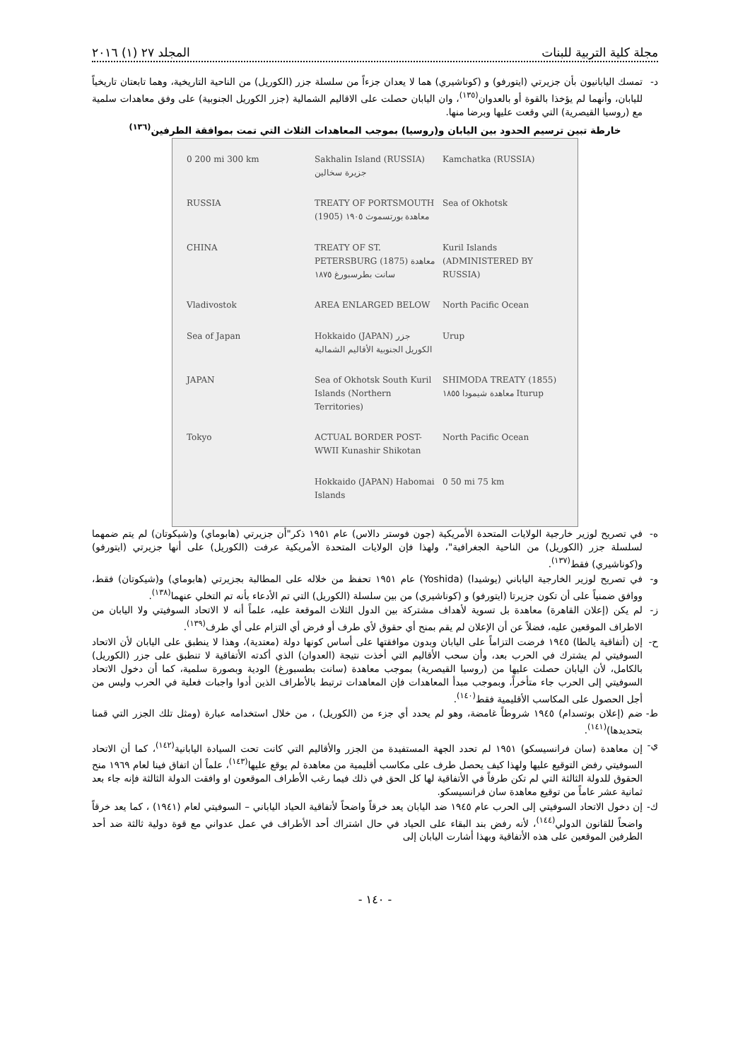مجلة كلية التربية للبنات المجلد ٢٧ (١) ٢٠١٦
د- تمسك اليابانيون بأن جزيرتي (ايتورفو) و (كوناشيري) هما لا يعدان جزءاً من سلسلة جزر (الكوريل) من الناحية التاريخية، وهما تابعتان تاريخياً لليابان، وأنهما لم يؤخذا بالقوة أو بالعدوان<sup>(١٣٥)</sup>، وان اليابان حصلت على الاقاليم الشمالية (جزر الكوريل الجنوبية) على وفق معاهدات سلمية مع (روسيا القيصرية) التي وقعت عليها وبرضا منها.
خارطة تبين ترسيم الحدود بين اليابان و(روسيا) بموجب المعاهدات الثلاث التي تمت بموافقة الطرفين<sup>(١٣٦)</sup>
0 200 mi 300 km Sakhalin Island (RUSSIA) جزيرة سخالين Kamchatka (RUSSIA) RUSSIA TREATY OF PORTSMOUTH (1905) معاهدة بورتسموث ١٩٠٥ Sea of Okhotsk CHINA TREATY OF ST. PETERSBURG (1875) معاهدة سانت بطرسبورغ ١٨٧٥ Kuril Islands (ADMINISTERED BY RUSSIA) Vladivostok AREA ENLARGED BELOW North Pacific Ocean Sea of Japan Hokkaido (JAPAN) جزر الكوريل الجنوبية الأقاليم الشمالية Urup JAPAN Sea of Okhotsk South Kuril Islands (Northern Territories) SHIMODA TREATY (1855) معاهدة شيمودا ١٨٥٥ Iturup Tokyo ACTUAL BORDER POST-WWII Kunashir Shikotan North Pacific Ocean Hokkaido (JAPAN) Habomai Islands 0 50 mi 75 km
ه- في تصريح لوزير خارجية الولايات المتحدة الأمريكية (جون فوستر دالاس) عام ١٩٥١ ذكر"أن جزيرتي (هابوماي) و(شيكوتان) لم يتم ضمهما لسلسلة جزر (الكوريل) من الناحية الجغرافية"، ولهذا فإن الولايات المتحدة الأمريكية عرفت (الكوريل) على أنها جزيرتي (ايتورفو) و(كوناشيري) فقط<sup>(١٣٧)</sup>.
و- في تصريح لوزير الخارجية الياباني (يوشيدا) (Yoshida) عام ١٩٥١ تحفظ من خلاله على المطالبة بجزيرتي (هابوماي) و(شيكوتان) فقط، ووافق ضمنياً على أن تكون جزيرتا (ايتورفو) و (كوناشيري) من بين سلسلة (الكوريل) التي تم الأدعاء بأنه تم التخلي عنهما<sup>(١٣٨)</sup>.
ز- لم يكن (إعلان القاهرة) معاهدة بل تسوية لأهداف مشتركة بين الدول الثلاث الموقعة عليه، علماً أنه لا الاتحاد السوفيتي ولا اليابان من الاطراف الموقعين عليه، فضلاً عن أن الإعلان لم يقم بمنح أي حقوق لأي طرف أو فرض أي التزام على أي طرف<sup>(١٣٩)</sup>.
ح- إن (أتفاقية يالطا) ١٩٤٥ فرضت التزاماً على اليابان وبدون موافقتها على أساس كونها دولة (معتدية)، وهذا لا ينطبق على اليابان لأن الاتحاد السوفيتي لم يشترك في الحرب بعد، وأن سحب الأقاليم التي أخذت نتيجة (العدوان) الذي أكدته الأتفاقية لا تنطبق على جزر (الكوريل) بالكامل، لأن اليابان حصلت عليها من (روسيا القيصرية) بموجب معاهدة (سانت بطسبورغ) الودية وبصورة سلمية، كما أن دخول الاتحاد السوفيتي إلى الحرب جاء متأخراً، وبموجب مبدأ المعاهدات فإن المعاهدات ترتبط بالأطراف الذين أدوا واجبات فعلية في الحرب وليس من أجل الحصول على المكاسب الأقليمية فقط<sup>(١٤٠)</sup>.
ط- ضم (إعلان بوتسدام) ١٩٤٥ شروطاً غامضة، وهو لم يحدد أي جزء من (الكوريل) ، من خلال استخدامه عبارة (ومثل تلك الجزر التي قمنا بتحديدها)<sup>(١٤١)</sup>.
ي- إن معاهدة (سان فرانسيسكو) ١٩٥١ لم تحدد الجهة المستفيدة من الجزر والأقاليم التي كانت تحت السيادة اليابانية<sup>(١٤٢)</sup>، كما أن الاتحاد السوفيتي رفض التوقيع عليها ولهذا كيف يحصل طرف على مكاسب أقليمية من معاهدة لم يوقع عليها<sup>(١٤٣)</sup>، علماً أن اتفاق فينا لعام ١٩٦٩ منح الحقوق للدولة الثالثة التي لم تكن طرفاً في الأتفاقية لها كل الحق في ذلك فيما رغب الأطراف الموقعون او وافقت الدولة الثالثة فإنه جاء بعد ثمانية عشر عاماً من توقيع معاهدة سان فرانسيسكو.
ك- إن دخول الاتحاد السوفيتي إلى الحرب عام ١٩٤٥ ضد اليابان يعد خرقاً واضحاً لأتفاقية الحياد الياباني – السوفيتي لعام (١٩٤١) ، كما يعد خرقاً واضحاً للقانون الدولي<sup>(١٤٤)</sup>، لأنه رفض بند البقاء على الحياد في حال اشتراك أحد الأطراف في عمل عدواني مع قوة دولية ثالثة ضد أحد الطرفين الموقعين على هذه الأتفاقية وبهذا أشارت اليابان إلى
- ١٤٠ -